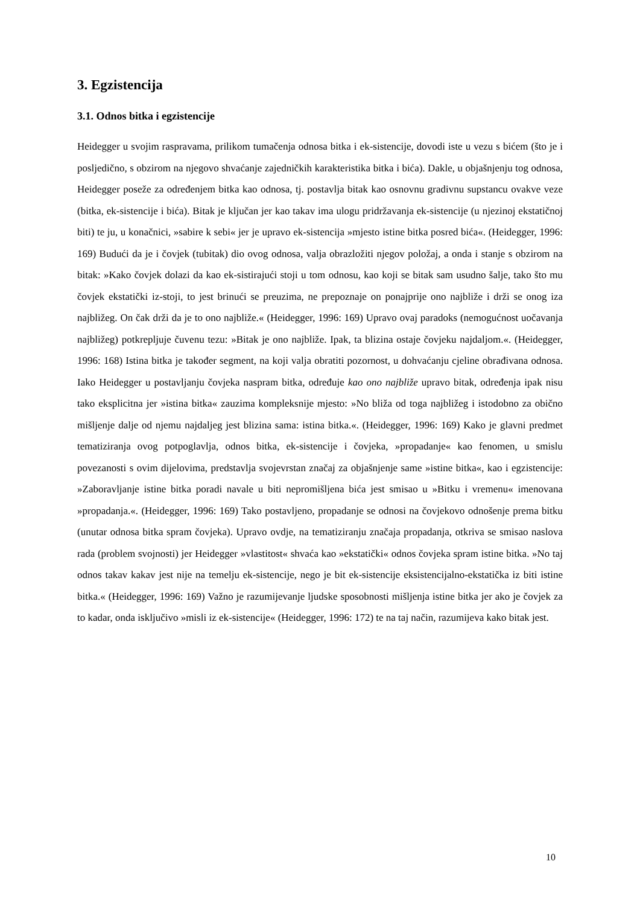3. Egzistencija
3.1. Odnos bitka i egzistencije
Heidegger u svojim raspravama, prilikom tumačenja odnosa bitka i ek-sistencije, dovodi iste u vezu s bićem (što je i posljedično, s obzirom na njegovo shvaćanje zajedničkih karakteristika bitka i bića). Dakle, u objašnjenju tog odnosa, Heidegger poseže za određenjem bitka kao odnosa, tj. postavlja bitak kao osnovnu gradivnu supstancu ovakve veze (bitka, ek-sistencije i bića). Bitak je ključan jer kao takav ima ulogu pridržavanja ek-sistencije (u njezinoj ekstatičnoj biti) te ju, u konačnici, »sabire k sebi« jer je upravo ek-sistencija »mjesto istine bitka posred bića«. (Heidegger, 1996: 169) Budući da je i čovjek (tubitak) dio ovog odnosa, valja obrazložiti njegov položaj, a onda i stanje s obzirom na bitak: »Kako čovjek dolazi da kao ek-sistirajući stoji u tom odnosu, kao koji se bitak sam usudno šalje, tako što mu čovjek ekstatički iz-stoji, to jest brinući se preuzima, ne prepoznaje on ponajprije ono najbliže i drži se onog iza najbližeg. On čak drži da je to ono najbliže.« (Heidegger, 1996: 169) Upravo ovaj paradoks (nemogućnost uočavanja najbližeg) potkrepljuje čuvenu tezu: »Bitak je ono najbliže. Ipak, ta blizina ostaje čovjeku najdaljom.«. (Heidegger, 1996: 168) Istina bitka je također segment, na koji valja obratiti pozornost, u dohvaćanju cjeline obrađivana odnosa. Iako Heidegger u postavljanju čovjeka naspram bitka, određuje kao ono najbliže upravo bitak, određenja ipak nisu tako eksplicitna jer »istina bitka« zauzima kompleksnije mjesto: »No bliža od toga najbližeg i istodobno za obično mišljenje dalje od njemu najdaljeg jest blizina sama: istina bitka.«. (Heidegger, 1996: 169) Kako je glavni predmet tematiziranja ovog potpoglavlja, odnos bitka, ek-sistencije i čovjeka, »propadanje« kao fenomen, u smislu povezanosti s ovim dijelovima, predstavlja svojevrstan značaj za objašnjenje same »istine bitka«, kao i egzistencije: »Zaboravljanje istine bitka poradi navale u biti nepromišljena bića jest smisao u »Bitku i vremenu« imenovana »propadanja.«. (Heidegger, 1996: 169) Tako postavljeno, propadanje se odnosi na čovjekovo odnošenje prema bitku (unutar odnosa bitka spram čovjeka). Upravo ovdje, na tematiziranju značaja propadanja, otkriva se smisao naslova rada (problem svojnosti) jer Heidegger »vlastitost« shvaća kao »ekstatički« odnos čovjeka spram istine bitka. »No taj odnos takav kakav jest nije na temelju ek-sistencije, nego je bit ek-sistencije eksistencijalno-ekstatička iz biti istine bitka.« (Heidegger, 1996: 169) Važno je razumijevanje ljudske sposobnosti mišljenja istine bitka jer ako je čovjek za to kadar, onda isključivo »misli iz ek-sistencije« (Heidegger, 1996: 172) te na taj način, razumijeva kako bitak jest.
10